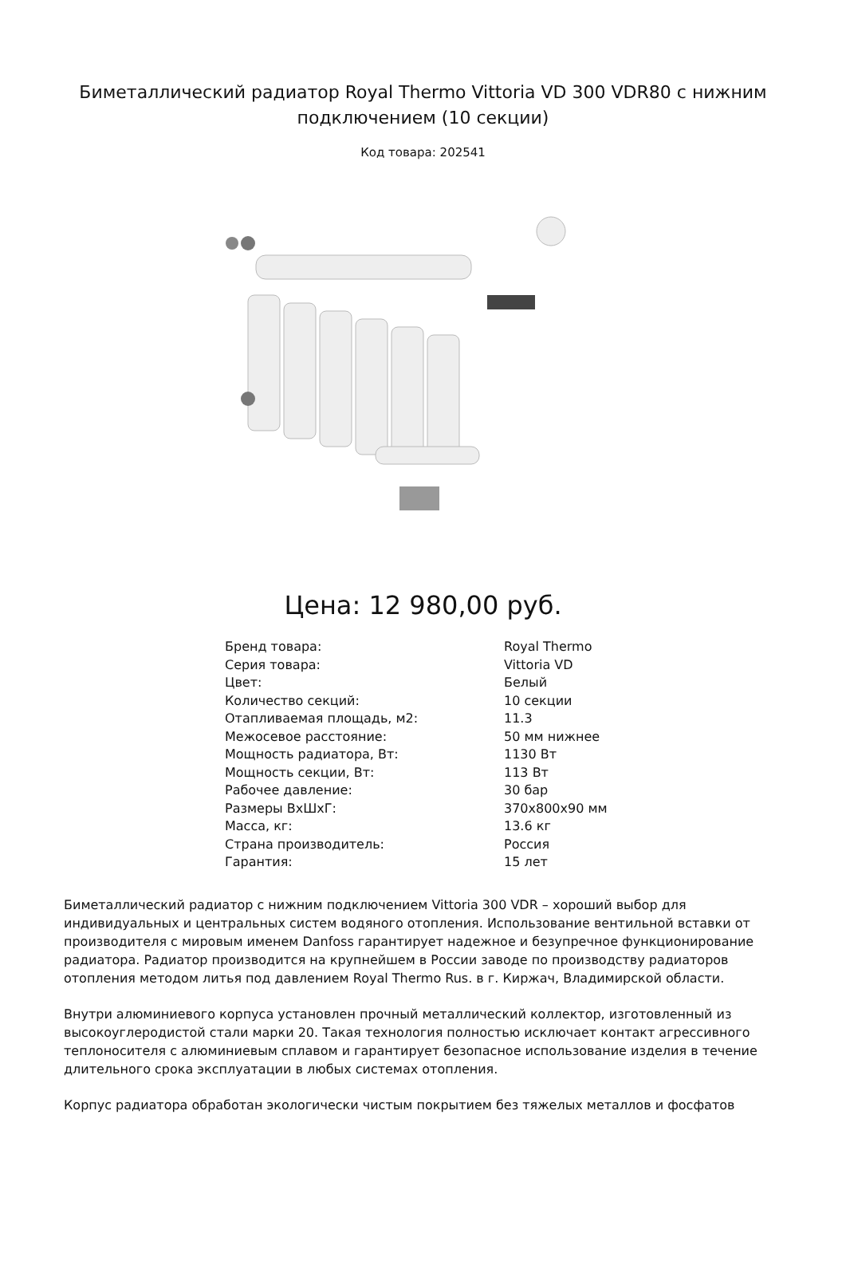Биметаллический радиатор Royal Thermo Vittoria VD 300 VDR80 с нижним подключением (10 секции)
Код товара: 202541
Цена: 12 980,00 руб.
| Бренд товара: | Royal Thermo |
| Серия товара: | Vittoria VD |
| Цвет: | Белый |
| Количество секций: | 10 секции |
| Отапливаемая площадь, м2: | 11.3 |
| Межосевое расстояние: | 50 мм нижнее |
| Мощность радиатора, Вт: | 1130 Вт |
| Мощность секции, Вт: | 113 Вт |
| Рабочее давление: | 30 бар |
| Размеры ВхШхГ: | 370x800x90 мм |
| Масса, кг: | 13.6 кг |
| Страна производитель: | Россия |
| Гарантия: | 15 лет |
Биметаллический радиатор с нижним подключением Vittoria 300 VDR – хороший выбор для индивидуальных и центральных систем водяного отопления. Использование вентильной вставки от производителя с мировым именем Danfoss гарантирует надежное и безупречное функционирование радиатора. Радиатор производится на крупнейшем в России заводе по производству радиаторов отопления методом литья под давлением Royal Thermo Rus. в г. Киржач, Владимирской области.
Внутри алюминиевого корпуса установлен прочный металлический коллектор, изготовленный из высокоуглеродистой стали марки 20. Такая технология полностью исключает контакт агрессивного теплоносителя с алюминиевым сплавом и гарантирует безопасное использование изделия в течение длительного срока эксплуатации в любых системах отопления.
Корпус радиатора обработан экологически чистым покрытием без тяжелых металлов и фосфатов